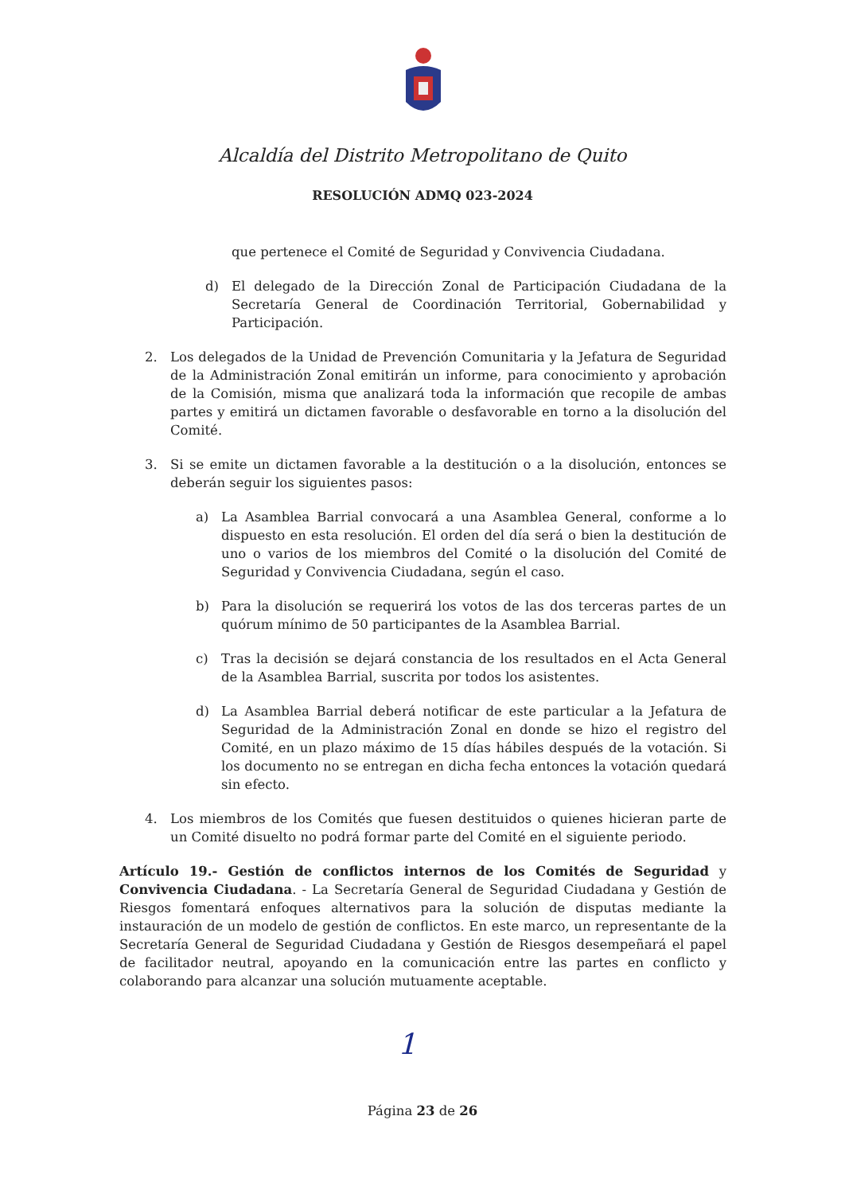Alcaldía del Distrito Metropolitano de Quito
RESOLUCIÓN ADMQ 023-2024
que pertenece el Comité de Seguridad y Convivencia Ciudadana.
d) El delegado de la Dirección Zonal de Participación Ciudadana de la Secretaría General de Coordinación Territorial, Gobernabilidad y Participación.
2. Los delegados de la Unidad de Prevención Comunitaria y la Jefatura de Seguridad de la Administración Zonal emitirán un informe, para conocimiento y aprobación de la Comisión, misma que analizará toda la información que recopile de ambas partes y emitirá un dictamen favorable o desfavorable en torno a la disolución del Comité.
3. Si se emite un dictamen favorable a la destitución o a la disolución, entonces se deberán seguir los siguientes pasos:
a) La Asamblea Barrial convocará a una Asamblea General, conforme a lo dispuesto en esta resolución. El orden del día será o bien la destitución de uno o varios de los miembros del Comité o la disolución del Comité de Seguridad y Convivencia Ciudadana, según el caso.
b) Para la disolución se requerirá los votos de las dos terceras partes de un quórum mínimo de 50 participantes de la Asamblea Barrial.
c) Tras la decisión se dejará constancia de los resultados en el Acta General de la Asamblea Barrial, suscrita por todos los asistentes.
d) La Asamblea Barrial deberá notificar de este particular a la Jefatura de Seguridad de la Administración Zonal en donde se hizo el registro del Comité, en un plazo máximo de 15 días hábiles después de la votación. Si los documento no se entregan en dicha fecha entonces la votación quedará sin efecto.
4. Los miembros de los Comités que fuesen destituidos o quienes hicieran parte de un Comité disuelto no podrá formar parte del Comité en el siguiente periodo.
Artículo 19.- Gestión de conflictos internos de los Comités de Seguridad y Convivencia Ciudadana. - La Secretaría General de Seguridad Ciudadana y Gestión de Riesgos fomentará enfoques alternativos para la solución de disputas mediante la instauración de un modelo de gestión de conflictos. En este marco, un representante de la Secretaría General de Seguridad Ciudadana y Gestión de Riesgos desempeñará el papel de facilitador neutral, apoyando en la comunicación entre las partes en conflicto y colaborando para alcanzar una solución mutuamente aceptable.
1
Página 23 de 26